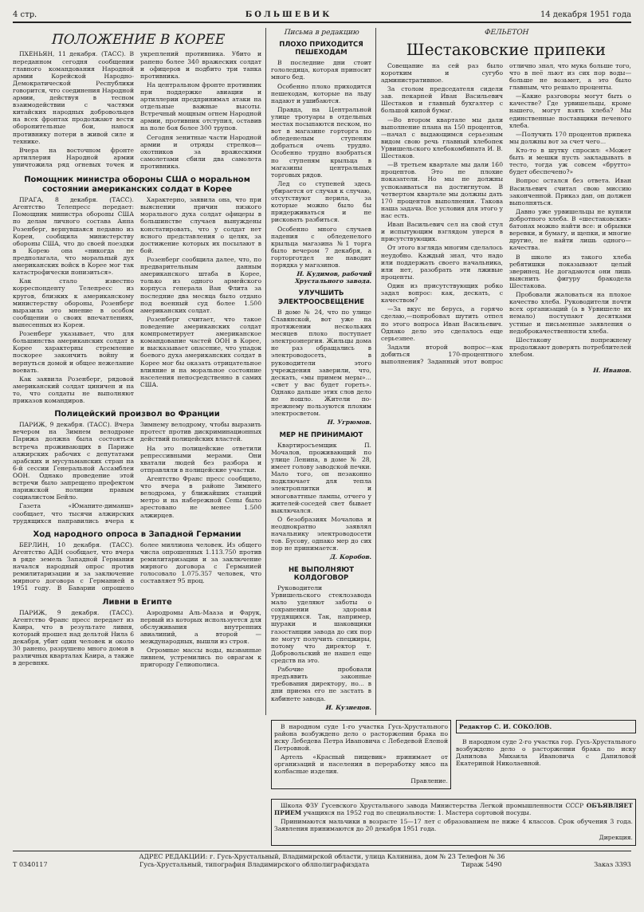4 стр. БОЛЬШЕВИК 14 декабря 1951 года
ПОЛОЖЕНИЕ В КОРЕЕ
ПХЕНЬЯН, 11 декабря. (ТАСС). В переданном сегодня сообщении главного командования Народной армии Корейской Народно-Демократической Республики говорится, что соединения Народной армии, действуя в тесном взаимодействии с частями китайских народных добровольцев на всех фронтах продолжают вести оборонительные бои, нанося противнику потери в живой силе и технике.
Вчера на восточном фронте артиллерия Народной армии уничтожила ряд огневых точек и укреплений противника. Убито и ранено более 340 вражеских солдат и офицеров и подбито три танка противника.
На центральном фронте противник при поддержке авиации и артиллерии предпринимал атаки на отдельные важные высоты. Встречный мощным огнем Народной армии, противник отступил, оставив на поле боя более 300 трупов.
Сегодня зенитные части Народной армии и отряды стрелков—охотников за вражескими самолетами сбили два самолета противника.
Помощник министра обороны США о моральном состоянии американских солдат в Корее
ПРАГА, 8 декабря. (ТАСС). Агентство Телепресс передает: Помощник министра обороны США по делам личного состава Анна Розенберг, вернувшаяся недавно из Кореи, сообщила министерству обороны США, что до своей поездки в Корею она «никогда не предполагала, что моральный дух американских войск в Корее мог так катастрофически понизиться».
Как стало известно корреспонденту Телепресс из кругов, близких к американскому министерству обороны, Розенберг выразила это мнение в особом сообщении о своих впечатлениях, вынесенных из Кореи.
Розенберг указывает, что для большинства американских солдат в Корее характерны стремление поскорее закончить войну и вернуться домой и общее нежелание воевать.
Как заявила Розенберг, рядовой американский солдат циничен и на то, что солдаты не выполняют приказов командиров.
Характерно, заявила она, что при выяснении причин низкого морального духа солдат офицеры в большинстве случаев вынуждены констатировать, что у солдат нет ясного представления о целях, за достижение которых их посылают в бой.
Розенберг сообщила далее, что, по предварительным данным американского штаба в Корее, только из одного армейского корпуса генерала Ван Флита за последние два месяца было отдано под военный суд более 1.500 американских солдат.
Розенберг считает, что такое поведение американских солдат компрометирует американское командование частей ООН в Корее, и высказывает опасение, что упадок боевого духа американских солдат в Корее мог бы оказать отрицательное влияние и на моральное состояние населения непосредственно в самих США.
Полицейский произвол во Франции
ПАРИЖ, 9 декабря. (ТАСС). Вчера вечером на Зимнем велодроме Парижа должна была состояться встреча проживающих в Париже алжирских рабочих с депутатами арабских и мусульманских стран на 6-й сессии Генеральной Ассамблеи ООН. Однако проведение этой встречи было запрещено префектом парижской полиции правым социалистом Бейло.
Газета «Юманите-диманш» сообщает, что тысячи алжирских трудящихся направились вчера к Зимнему велодрому, чтобы выразить протест против дискриминационных действий полицейских властей.
На это полицейские ответили репрессивными мерами. Они хватали людей без разбора и отправляли в полицейские участки.
Агентство Франс пресс сообщило, что вчера в районе Зимнего велодрома, у ближайших станций метро и на набережной Сены было арестовано не менее 1.500 алжирцев.
Ход народного опроса в Западной Германии
БЕРЛИН, 10 декабря. (ТАСС). Агентство АДН сообщает, что вчера в ряде земель Западной Германии начался народный опрос против ремилитаризации и за заключение мирного договора с Германией в 1951 году. В Баварии опрошено более миллиона человек. Из общего числа опрошенных 1.113.750 против ремилитаризации и за заключение мирного договора с Германией голосовало 1.075.357 человек, что составляет 95 проц.
Ливни в Египте
ПАРИЖ, 9 декабря. (ТАСС). Агентство Франс пресс передает из Каира, что в результате ливня, который прошел над дельтой Нила 6 декабря, убит один человек и около 30 ранено, разрушено много домов в различных кварталах Каира, а также в деревнях.
Аэродромы Аль-Мааза и Фарук, первый из которых используется для обслуживания внутренних авиалиний, а второй — международных, вышли из строя.
Огромные массы воды, вызванные ливнем, устремились по оврагам к пригороду Гелиополиса.
Письма в редакцию
ПЛОХО ПРИХОДИТСЯ ПЕШЕХОДАМ
В последние дни стоит гололедица, которая приносит много бед.
Особенно плохо приходится пешеходам, которые на льду падают и ушибаются.
Правда, на Центральной улице тротуары в отдельных местах посыпаются песком, но вот в магазине горторга по обледенелым ступеням добраться очень трудно. Особенно трудно взобраться по ступеням крыльца в магазины центральных торговых рядов.
Лед со ступеней здесь убирается от случая к случаю, отсутствуют перила, за которые можно было бы придерживаться и не рисковать разбиться.
Особенно много случаев падения с обледенелого крыльца магазина №1 торга было вечером 7 декабря, а горторготдел не наводит порядка у магазинов.
Н. Кудимов, рабочий Хрустального завода.
УЛУЧШИТЬ ЭЛЕКТРООСВЕЩЕНИЕ
В доме № 24, что по улице Славянской, вот уже на протяжении нескольких месяцев плохо поступает электроэнергия. Жильцы дома не раз обращались в электроводосеть, в руководители этого учреждения заверили, что, дескать, «мы примем меры»... «свет у вас будет гореть». Однако дальше этих слов дело не пошло. Жители по-прежнему пользуются плохим электросветом.
Н. Угрюмов.
МЕР НЕ ПРИНИМАЮТ
Квартиросъемщик П. Мочалов, проживающий по улице Ленина, в доме № 28, имеет голову заводской печки. Мало того, он незаконно подключает для тепла электроплитки и многоваттные лампы, отчего у жителей-соседей свет бывает выключался.
О безобразиях Мочалова и неоднократно заявлял начальнику электроводосети тов. Бусову, однако мер до сих пор не принимается.
Д. Коробов.
НЕ ВЫПОЛНЯЮТ КОЛДОГОВОР
Руководители Урвишельского стеклозавода мало уделяют заботы о сохранении здоровья трудящихся. Так, например, шураки и шаковщики газостанции завода до сих пор не могут получить спецжиры, потому что директор т. Добровольский не нашел еще средств на это.
Рабочие пробовали предъявить законные требования директору, но... в дни приема его не застать в кабинете завода.
И. Кузнецов.
ФЕЛЬЕТОН
Шестаковские припеки
Совещание на сей раз было коротким и сугубо административное.
За столом председателя сидели зав. пекарней Иван Васильевич Шестаков и главный бухгалтер с большой кипой бумаг.
—Во втором квартале мы дали выполнение плана на 150 процентов,—начал с выдающимся серьезным видом свою речь главный хлебопек Урвишельского хлебокомбината И. В. Шестаков.
—В третьем квартале мы дали 160 процентов. Это не плохие показатели. Но мы не должны успокаиваться на достигнутом. В четвертом квартале мы должны дать 170 процентов выполнения. Такова наша задача. Все условия для этого у нас есть.
Иван Васильевич сел на свой стул и испытующим взглядом уперся в присутствующих.
От этого взгляда многим сделалось неудобно. Каждый знал, что надо или поддержать своего начальника, или нет, разобрать эти лживые проценты.
Один из присутствующих робко задал вопрос: как, дескать, с качеством?
—За вкус не берусь, а горячо сделаю,—попробовал шутить отпел по этого вопроса Иван Васильевич. Однако дело это сделалось еще серьезнее.
Задали второй вопрос—как добиться 170-процентного выполнения? Заданный этот вопрос отлично знал, что мука больше того, что в неё льют из сих пор воды—больше не возьмет, а это было главным, что решало проценты.
—Какие разговоры могут быть о качестве? Где урвишельцы, кроме нашего, могут взять хлеба? Мы единственные поставщики печеного хлеба.
—Получить 170 процентов припека мы должны вот за счет чего...
Кто-то в шутку спросил: «Может быть и мешки пусть закладывать в тесто, тогда уж совсем «брутто» будет обеспечено?»
Вопрос остался без ответа. Иван Васильевич считал свою миссию законченной. Приказ дан, он должен выполняться.
Давно уже урвишельцы не купили добротного хлеба. В «шестаковских» батонах можно найти все: и обрывки веревки, и бумагу, и щепки, и многие другие, не найти лишь одного—качества.
В школе из такого хлеба ребятишки показывают целый зверинец. Не догадаются они лишь выяснить фигуру бракодела Шестакова.
Пробовали жаловаться на плохое качество хлеба. Руководители почти всех организаций (а в Урвишеле их немало) поступают десятками устные и письменные заявления о недоброкачественности хлеба.
Шестакову попрежнему продолжают доверять потреблителей хлебом.
Н. Иванов.
В народном суде 1-го участка Гусь-Хрустального района возбуждено дело о расторжении брака по иску Лебедева Петра Ивановича с Лебедевой Еленой Петровной.
Артель «Красный пищевик» принимает от организаций и населения в переработку мясо на колбасные изделия.
Правление.
Редактор С. И. СОКОЛОВ.
В народном суде 2-го участка гор. Гусь-Хрустального возбуждено дело о расторжении брака по иску Данилова Михаила Ивановича с Даниловой Екатериной Николаевной.
Школа ФЗУ Гусевского Хрустального завода Министерства Легкой промышленности СССР ОБЪЯВЛЯЕТ ПРИЕМ учащихся на 1952 год по специальности: 1. Мастера сортовой посуды.
Принимаются мальчики в возрасте 15—17 лет с образованием не ниже 4 классов. Срок обучения 3 года. Заявления принимаются до 20 декабря 1951 года.
Дирекция.
АДРЕС РЕДАКЦИИ: г. Гусь-Хрустальный, Владимирской области, улица Калинина, дом № 23 Телефон № 36
Т 0340117 Гусь-Хрустальный, типография Владимирского облполиграфиздата Тираж 5490 Заказ 3393